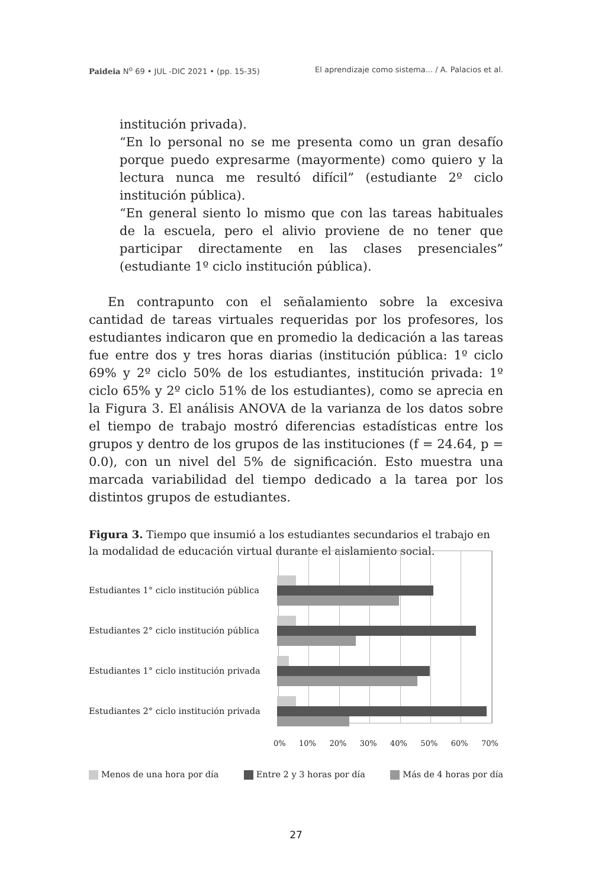Paideia N<sup>o</sup> 69 • JUL -DIC 2021 • (pp. 15-35) El aprendizaje como sistema... / A. Palacios et al.
institución privada).
“En lo personal no se me presenta como un gran desafío porque puedo expresarme (mayormente) como quiero y la lectura nunca me resultó difícil” (estudiante 2º ciclo institución pública).
“En general siento lo mismo que con las tareas habituales de la escuela, pero el alivio proviene de no tener que participar directamente en las clases presenciales” (estudiante 1º ciclo institución pública).
En contrapunto con el señalamiento sobre la excesiva cantidad de tareas virtuales requeridas por los profesores, los estudiantes indicaron que en promedio la dedicación a las tareas fue entre dos y tres horas diarias (institución pública: 1º ciclo 69% y 2º ciclo 50% de los estudiantes, institución privada: 1º ciclo 65% y 2º ciclo 51% de los estudiantes), como se aprecia en la Figura 3. El análisis ANOVA de la varianza de los datos sobre el tiempo de trabajo mostró diferencias estadísticas entre los grupos y dentro de los grupos de las instituciones (f = 24.64, p = 0.0), con un nivel del 5% de significación. Esto muestra una marcada variabilidad del tiempo dedicado a la tarea por los distintos grupos de estudiantes.
Figura 3. Tiempo que insumió a los estudiantes secundarios el trabajo en la modalidad de educación virtual durante el aislamiento social.
Estudiantes 1° ciclo institución pública
Estudiantes 2° ciclo institución pública
Estudiantes 1° ciclo institución privada
Estudiantes 2° ciclo institución privada
0% 10% 20% 30% 40% 50% 60% 70%
Menos de una hora por día Entre 2 y 3 horas por día Más de 4 horas por día
27